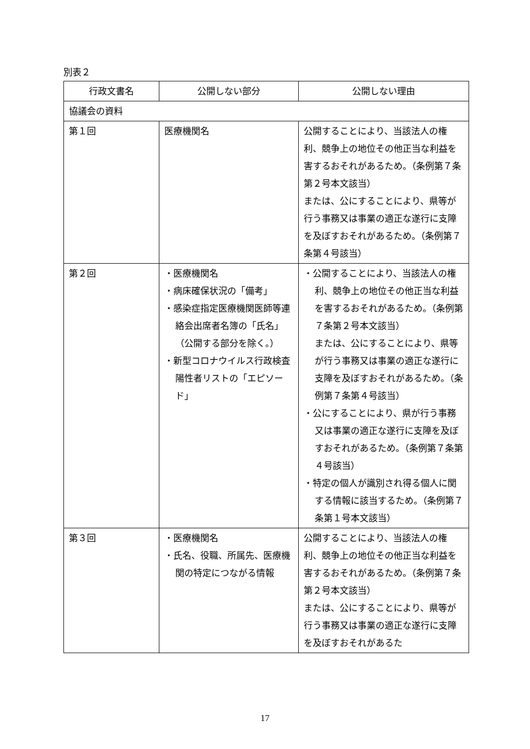別表２
| 行政文書名 | 公開しない部分 | 公開しない理由 |
| --- | --- | --- |
| 協議会の資料 | | |
| 第１回 | 医療機関名 | 公開することにより、当該法人の権利、競争上の地位その他正当な利益を害するおそれがあるため。（条例第７条第２号本文該当） または、公にすることにより、県等が行う事務又は事業の適正な遂行に支障を及ぼすおそれがあるため。（条例第７条第４号該当） |
| 第２回 | ・医療機関名 ・病床確保状況の「備考」 ・感染症指定医療機関医師等連絡会出席者名簿の「氏名」（公開する部分を除く。） ・新型コロナウイルス行政検査陽性者リストの「エピソード」 | ・公開することにより、当該法人の権利、競争上の地位その他正当な利益を害するおそれがあるため。（条例第７条第２号本文該当） または、公にすることにより、県等が行う事務又は事業の適正な遂行に支障を及ぼすおそれがあるため。（条例第７条第４号該当） ・公にすることにより、県が行う事務又は事業の適正な遂行に支障を及ぼすおそれがあるため。（条例第７条第４号該当） ・特定の個人が識別され得る個人に関する情報に該当するため。（条例第７条第１号本文該当） |
| 第３回 | ・医療機関名 ・氏名、役職、所属先、医療機関の特定につながる情報 | 公開することにより、当該法人の権利、競争上の地位その他正当な利益を害するおそれがあるため。（条例第７条第２号本文該当） または、公にすることにより、県等が行う事務又は事業の適正な遂行に支障を及ぼすおそれがあるた |
17